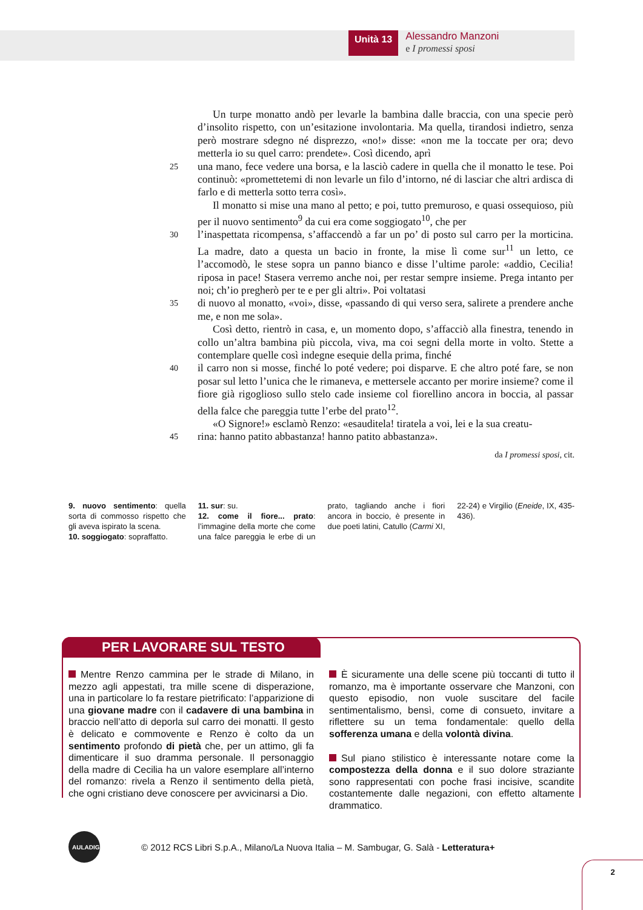Unità 13
Alessandro Manzoni
e I promessi sposi
Un turpe monatto andò per levarle la bambina dalle braccia, con una specie però d’insolito rispetto, con un’esitazione involontaria. Ma quella, tirandosi indietro, senza però mostrare sdegno né disprezzo, «no!» disse: «non me la toccate per ora; devo metterla io su quel carro: prendete». Così dicendo, aprì
25
una mano, fece vedere una borsa, e la lasciò cadere in quella che il monatto le tese. Poi continuò: «promettetemi di non levarle un filo d’intorno, né di lasciar che altri ardisca di farlo e di metterla sotto terra così».
Il monatto si mise una mano al petto; e poi, tutto premuroso, e quasi ossequioso, più per il nuovo sentimento<sup>9</sup> da cui era come soggiogato<sup>10</sup>, che per
30
l’inaspettata ricompensa, s’affaccendò a far un po’ di posto sul carro per la morticina. La madre, dato a questa un bacio in fronte, la mise lì come sur<sup>11</sup> un letto, ce l’accomodò, le stese sopra un panno bianco e disse l’ultime parole: «addio, Cecilia! riposa in pace! Stasera verremo anche noi, per restar sempre insieme. Prega intanto per noi; ch’io pregherò per te e per gli altri». Poi voltatasi
35
di nuovo al monatto, «voi», disse, «passando di qui verso sera, salirete a prendere anche me, e non me sola».
Così detto, rientrò in casa, e, un momento dopo, s’affacciò alla finestra, tenendo in collo un’altra bambina più piccola, viva, ma coi segni della morte in volto. Stette a contemplare quelle così indegne esequie della prima, finché
40
il carro non si mosse, finché lo poté vedere; poi disparve. E che altro poté fare, se non posar sul letto l’unica che le rimaneva, e mettersele accanto per morire insieme? come il fiore già rigoglioso sullo stelo cade insieme col fiorellino ancora in boccia, al passar della falce che pareggia tutte l’erbe del prato<sup>12</sup>.
«O Signore!» esclamò Renzo: «esauditela! tiratela a voi, lei e la sua creatu-
45
rina: hanno patito abbastanza! hanno patito abbastanza».
da I promessi sposi, cit.
9. nuovo sentimento: quella sorta di commosso rispetto che gli aveva ispirato la scena.
10. soggiogato: sopraffatto.
11. sur: su.
12. come il fiore... prato: l’immagine della morte che come una falce pareggia le erbe di un prato, tagliando anche i fiori ancora in boccio, è presente in due poeti latini, Catullo (Carmi XI, 22-24) e Virgilio (Eneide, IX, 435-436).
PER LAVORARE SUL TESTO
Mentre Renzo cammina per le strade di Milano, in mezzo agli appestati, tra mille scene di disperazione, una in particolare lo fa restare pietrificato: l’apparizione di una giovane madre con il cadavere di una bambina in braccio nell’atto di deporla sul carro dei monatti. Il gesto è delicato e commovente e Renzo è colto da un sentimento profondo di pietà che, per un attimo, gli fa dimenticare il suo dramma personale. Il personaggio della madre di Cecilia ha un valore esemplare all’interno del romanzo: rivela a Renzo il sentimento della pietà, che ogni cristiano deve conoscere per avvicinarsi a Dio.
È sicuramente una delle scene più toccanti di tutto il romanzo, ma è importante osservare che Manzoni, con questo episodio, non vuole suscitare del facile sentimentalismo, bensì, come di consueto, invitare a riflettere su un tema fondamentale: quello della sofferenza umana e della volontà divina.
Sul piano stilistico è interessante notare come la compostezza della donna e il suo dolore straziante sono rappresentati con poche frasi incisive, scandite costantemente dalle negazioni, con effetto altamente drammatico.
AULADIGITALE
© 2012 RCS Libri S.p.A., Milano/La Nuova Italia – M. Sambugar, G. Salà - Letteratura+
2